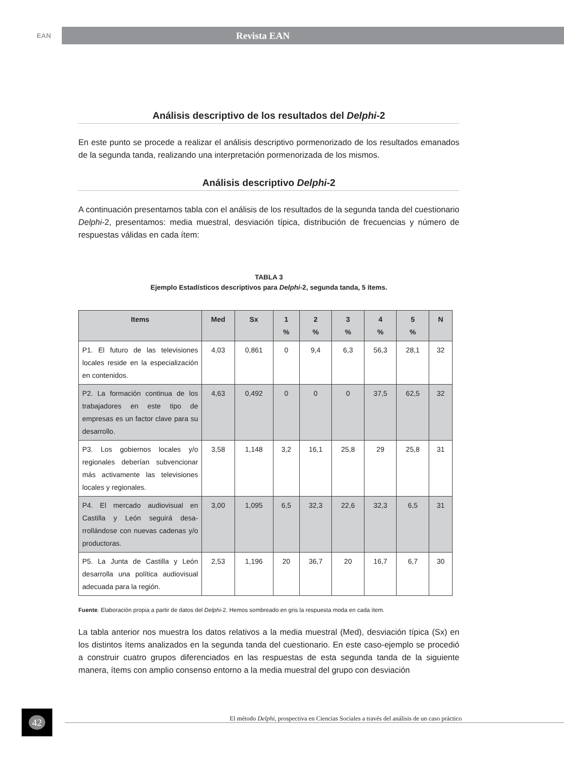EAN
Revista EAN
Análisis descriptivo de los resultados del Delphi-2
En este punto se procede a realizar el análisis descriptivo pormenorizado de los resultados emanados de la segunda tanda, realizando una interpretación pormenorizada de los mismos.
Análisis descriptivo Delphi-2
A continuación presentamos tabla con el análisis de los resultados de la segunda tanda del cuestionario Delphi-2, presentamos: media muestral, desviación típica, distribución de frecuencias y número de respuestas válidas en cada ítem:
TABLA 3
Ejemplo Estadísticos descriptivos para Delphi-2, segunda tanda, 5 ítems.
| Items | Med | Sx | 1 % | 2 % | 3 % | 4 % | 5 % | N |
| --- | --- | --- | --- | --- | --- | --- | --- | --- |
| P1. El futuro de las televisiones locales reside en la especialización en contenidos. | 4,03 | 0,861 | 0 | 9,4 | 6,3 | 56,3 | 28,1 | 32 |
| P2. La formación continua de los trabajadores en este tipo de empresas es un factor clave para su desarrollo. | 4,63 | 0,492 | 0 | 0 | 0 | 37,5 | 62,5 | 32 |
| P3. Los gobiernos locales y/o regionales deberían subvencionar más activamente las televisiones locales y regionales. | 3,58 | 1,148 | 3,2 | 16,1 | 25,8 | 29 | 25,8 | 31 |
| P4. El mercado audiovisual en Castilla y León seguirá desa-rrollándose con nuevas cadenas y/o productoras. | 3,00 | 1,095 | 6,5 | 32,3 | 22,6 | 32,3 | 6,5 | 31 |
| P5. La Junta de Castilla y León desarrolla una política audiovisual adecuada para la región. | 2,53 | 1,196 | 20 | 36,7 | 20 | 16,7 | 6,7 | 30 |
Fuente. Elaboración propia a partir de datos del Delphi-2. Hemos sombreado en gris la respuesta moda en cada ítem.
La tabla anterior nos muestra los datos relativos a la media muestral (Med), desviación típica (Sx) en los distintos ítems analizados en la segunda tanda del cuestionario. En este caso-ejemplo se procedió a construir cuatro grupos diferenciados en las respuestas de esta segunda tanda de la siguiente manera, ítems con amplio consenso entorno a la media muestral del grupo con desviación
42
El método Delphi, prospectiva en Ciencias Sociales a través del análisis de un caso práctico